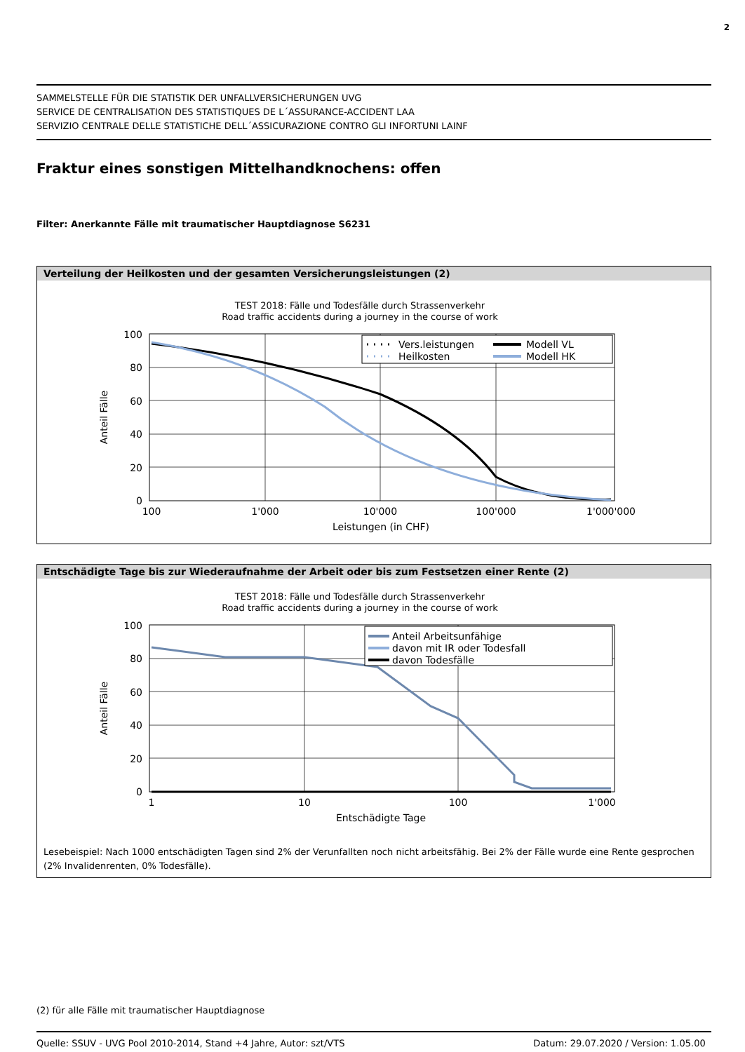2
SAMMELSTELLE FÜR DIE STATISTIK DER UNFALLVERSICHERUNGEN UVG
SERVICE DE CENTRALISATION DES STATISTIQUES DE L´ASSURANCE-ACCIDENT LAA
SERVIZIO CENTRALE DELLE STATISTICHE DELL´ASSICURAZIONE CONTRO GLI INFORTUNI LAINF
Fraktur eines sonstigen Mittelhandknochens: offen
Filter: Anerkannte Fälle mit traumatischer Hauptdiagnose S6231
Verteilung der Heilkosten und der gesamten Versicherungsleistungen (2)
TEST 2018: Fälle und Todesfälle durch Strassenverkehr
Road traffic accidents during a journey in the course of work
100
80
60
40
20
0
100
1'000
10'000
100'000
1'000'000
Leistungen (in CHF)
Anteil Fälle
Vers.leistungen
Heilkosten
Modell VL
Modell HK
Entschädigte Tage bis zur Wiederaufnahme der Arbeit oder bis zum Festsetzen einer Rente (2)
TEST 2018: Fälle und Todesfälle durch Strassenverkehr
Road traffic accidents during a journey in the course of work
100
80
60
40
20
0
1
10
100
1'000
Entschädigte Tage
Anteil Fälle
Anteil Arbeitsunfähige
davon mit IR oder Todesfall
davon Todesfälle
Lesebeispiel: Nach 1000 entschädigten Tagen sind 2% der Verunfallten noch nicht arbeitsfähig. Bei 2% der Fälle wurde eine Rente gesprochen (2% Invalidenrenten, 0% Todesfälle).
(2) für alle Fälle mit traumatischer Hauptdiagnose
Quelle: SSUV - UVG Pool 2010-2014, Stand +4 Jahre, Autor: szt/VTS Datum: 29.07.2020 / Version: 1.05.00